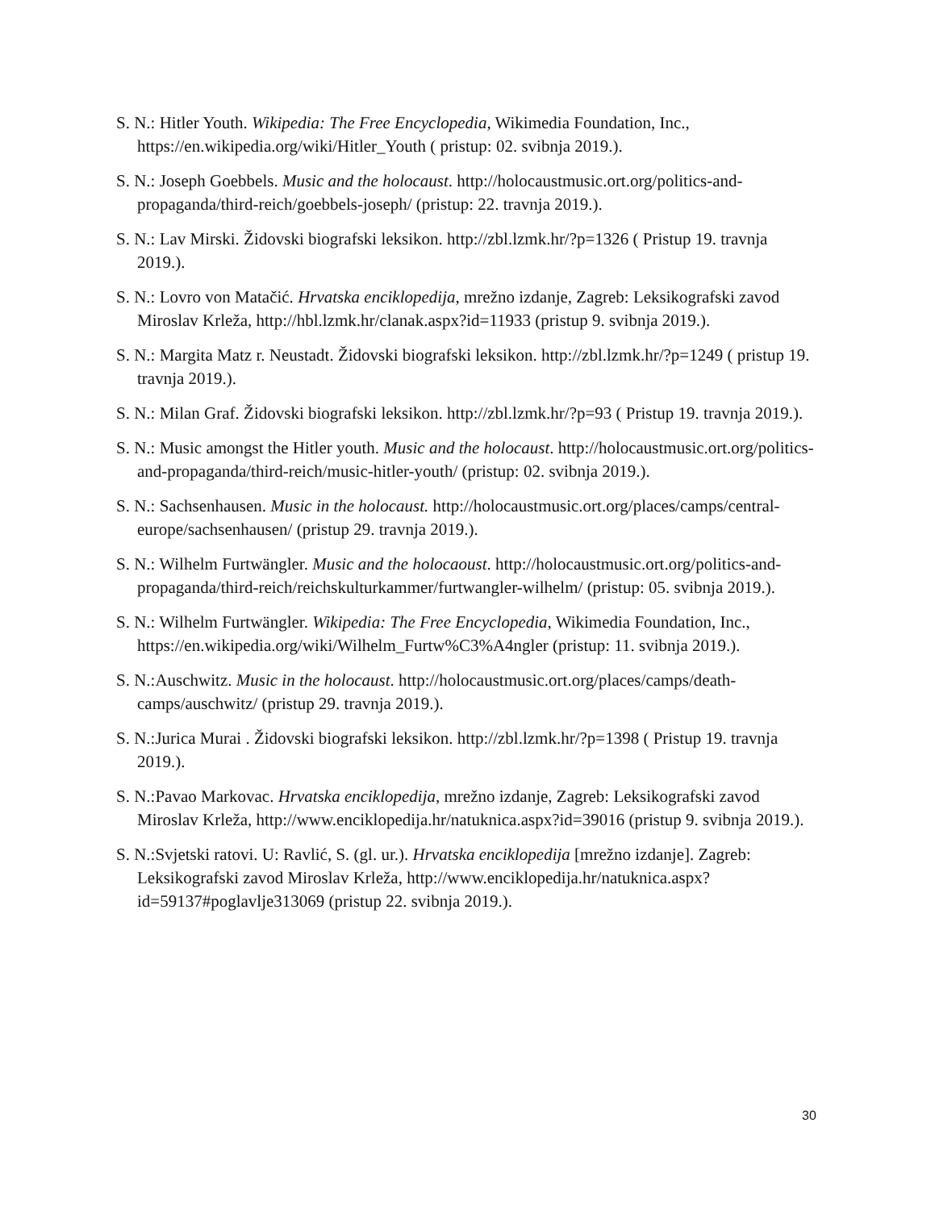S. N.: Hitler Youth. Wikipedia: The Free Encyclopedia, Wikimedia Foundation, Inc., https://en.wikipedia.org/wiki/Hitler_Youth ( pristup: 02. svibnja 2019.).
S. N.: Joseph Goebbels. Music and the holocaust. http://holocaustmusic.ort.org/politics-and-propaganda/third-reich/goebbels-joseph/ (pristup: 22. travnja 2019.).
S. N.: Lav Mirski. Židovski biografski leksikon. http://zbl.lzmk.hr/?p=1326 ( Pristup 19. travnja 2019.).
S. N.: Lovro von Matačić. Hrvatska enciklopedija, mrežno izdanje, Zagreb: Leksikografski zavod Miroslav Krleža, http://hbl.lzmk.hr/clanak.aspx?id=11933 (pristup 9. svibnja 2019.).
S. N.: Margita Matz r. Neustadt. Židovski biografski leksikon. http://zbl.lzmk.hr/?p=1249 ( pristup 19. travnja 2019.).
S. N.: Milan Graf. Židovski biografski leksikon. http://zbl.lzmk.hr/?p=93 ( Pristup 19. travnja 2019.).
S. N.: Music amongst the Hitler youth. Music and the holocaust. http://holocaustmusic.ort.org/politics-and-propaganda/third-reich/music-hitler-youth/ (pristup: 02. svibnja 2019.).
S. N.: Sachsenhausen. Music in the holocaust. http://holocaustmusic.ort.org/places/camps/central-europe/sachsenhausen/ (pristup 29. travnja 2019.).
S. N.: Wilhelm Furtwängler. Music and the holocaoust. http://holocaustmusic.ort.org/politics-and-propaganda/third-reich/reichskulturkammer/furtwangler-wilhelm/ (pristup: 05. svibnja 2019.).
S. N.: Wilhelm Furtwängler. Wikipedia: The Free Encyclopedia, Wikimedia Foundation, Inc., https://en.wikipedia.org/wiki/Wilhelm_Furtw%C3%A4ngler (pristup: 11. svibnja 2019.).
S. N.:Auschwitz. Music in the holocaust. http://holocaustmusic.ort.org/places/camps/death-camps/auschwitz/ (pristup 29. travnja 2019.).
S. N.:Jurica Murai . Židovski biografski leksikon. http://zbl.lzmk.hr/?p=1398 ( Pristup 19. travnja 2019.).
S. N.:Pavao Markovac. Hrvatska enciklopedija, mrežno izdanje, Zagreb: Leksikografski zavod Miroslav Krleža, http://www.enciklopedija.hr/natuknica.aspx?id=39016 (pristup 9. svibnja 2019.).
S. N.:Svjetski ratovi. U: Ravlić, S. (gl. ur.). Hrvatska enciklopedija [mrežno izdanje]. Zagreb: Leksikografski zavod Miroslav Krleža, http://www.enciklopedija.hr/natuknica.aspx?id=59137#poglavlje313069 (pristup 22. svibnja 2019.).
30